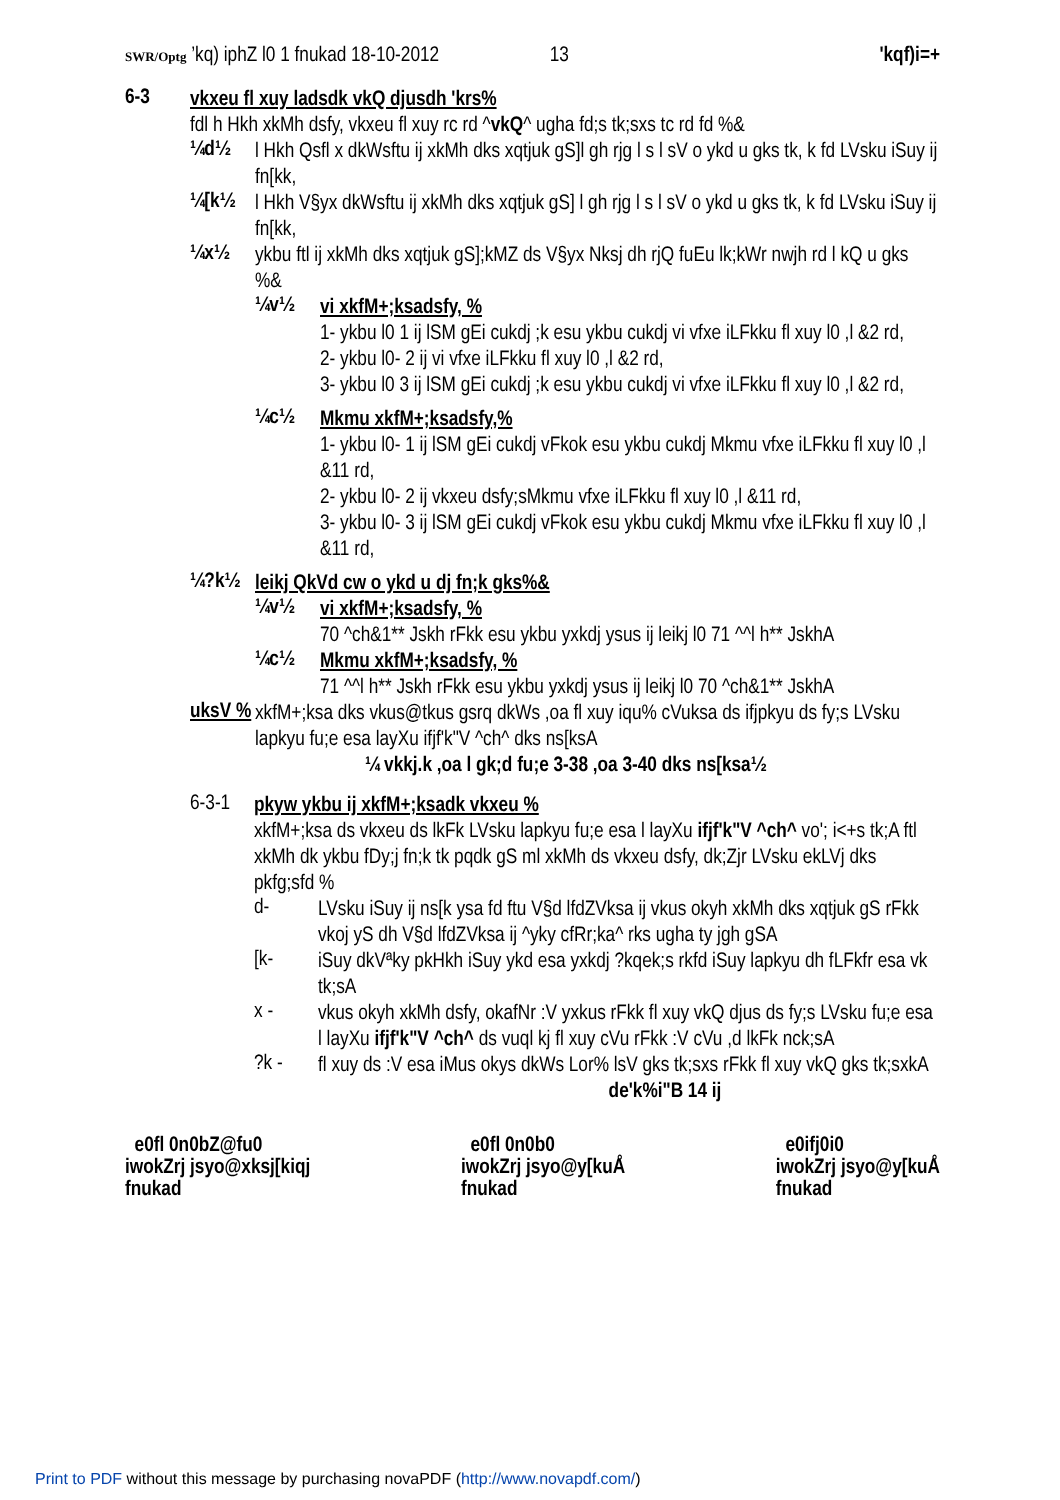SWR/Optg ’kq) iphZ l0 1 fnukad 18-10-2012 13 'kqf)i=+
6-3
vkxeu fl xuy ladsdk vkQ djusdh 'krs%
fdl h Hkh xkMh dsfy, vkxeu fl xuy rc rd ^vkQ^ ugha fd;s tk;sxs tc rd fd %&
¼d½
l Hkh Qsfl x dkWsftu ij xkMh dks xqtjuk gS]l gh rjg l s l sV o ykd u gks tk, k fd LVsku iSuy ij fn[kk,
¼[k½
l Hkh V§yx dkWsftu ij xkMh dks xqtjuk gS] l gh rjg l s l sV o ykd u gks tk, k fd LVsku iSuy ij fn[kk,
¼x½
ykbu ftl ij xkMh dks xqtjuk gS];kMZ ds V§yx Nksj dh rjQ fuEu lk;kWr nwjh rd l kQ u gks %&
¼v½
vi xkfM+;ksadsfy, %
1- ykbu l0 1 ij lSM gEi cukdj ;k esu ykbu cukdj vi vfxe iLFkku fl xuy l0 ,l &2 rd,
2- ykbu l0- 2 ij vi vfxe iLFkku fl xuy l0 ,l &2 rd,
3- ykbu l0 3 ij lSM gEi cukdj ;k esu ykbu cukdj vi vfxe iLFkku fl xuy l0 ,l &2 rd,
¼c½
Mkmu xkfM+;ksadsfy,%
1- ykbu l0- 1 ij lSM gEi cukdj vFkok esu ykbu cukdj Mkmu vfxe iLFkku fl xuy l0 ,l &11 rd,
2- ykbu l0- 2 ij vkxeu dsfy;sMkmu vfxe iLFkku fl xuy l0 ,l &11 rd,
3- ykbu l0- 3 ij lSM gEi cukdj vFkok esu ykbu cukdj Mkmu vfxe iLFkku fl xuy l0 ,l &11 rd,
¼?k½
leikj QkVd cw o ykd u dj fn;k gks%&
¼v½
vi xkfM+;ksadsfy, %
70 ^ch&1** Jskh rFkk esu ykbu yxkdj ysus ij leikj l0 71 ^^l h** JskhA
¼c½
Mkmu xkfM+;ksadsfy, %
71 ^^l h** Jskh rFkk esu ykbu yxkdj ysus ij leikj l0 70 ^ch&1** JskhA
uksV %
xkfM+;ksa dks vkus@tkus gsrq dkWs ,oa fl xuy iqu% cVuksa ds ifjpkyu ds fy;s LVsku lapkyu fu;e esa layXu ifjf'k"V ^ch^ dks ns[ksA
¼ vkkj.k ,oa l gk;d fu;e 3-38 ,oa 3-40 dks ns[ksa½
6-3-1
pkyw ykbu ij xkfM+;ksadk vkxeu %
xkfM+;ksa ds vkxeu ds lkFk LVsku lapkyu fu;e esa l layXu ifjf'k"V ^ch^ vo'; i<+s tk;A ftl xkMh dk ykbu fDy;j fn;k tk pqdk gS ml xkMh ds vkxeu dsfy, dk;Zjr LVsku ekLVj dks pkfg;sfd %
d-
LVsku iSuy ij ns[k ysa fd ftu V§d lfdZVksa ij vkus okyh xkMh dks xqtjuk gS rFkk vkoj yS dh V§d lfdZVksa ij ^yky cfRr;ka^ rks ugha ty jgh gSA
[k-
iSuy dkVªky pkHkh iSuy ykd esa yxkdj ?kqek;s rkfd iSuy lapkyu dh fLFkfr esa vk tk;sA
x -
vkus okyh xkMh dsfy, okafNr :V yxkus rFkk fl xuy vkQ djus ds fy;s LVsku fu;e esa l layXu ifjf'k"V ^ch^ ds vuql kj fl xuy cVu rFkk :V cVu ,d lkFk nck;sA
?k -
fl xuy ds :V esa iMus okys dkWs Lor% lsV gks tk;sxs rFkk fl xuy vkQ gks tk;sxkA
de'k%i"B 14 ij
e0fl 0n0bZ@fu0
iwokZrj jsyo@xksj[kiqj
fnukad
e0fl 0n0b0
iwokZrj jsyo@y[kuÅ
fnukad
e0ifj0i0
iwokZrj jsyo@y[kuÅ
fnukad
Print to PDF without this message by purchasing novaPDF (http://www.novapdf.com/)